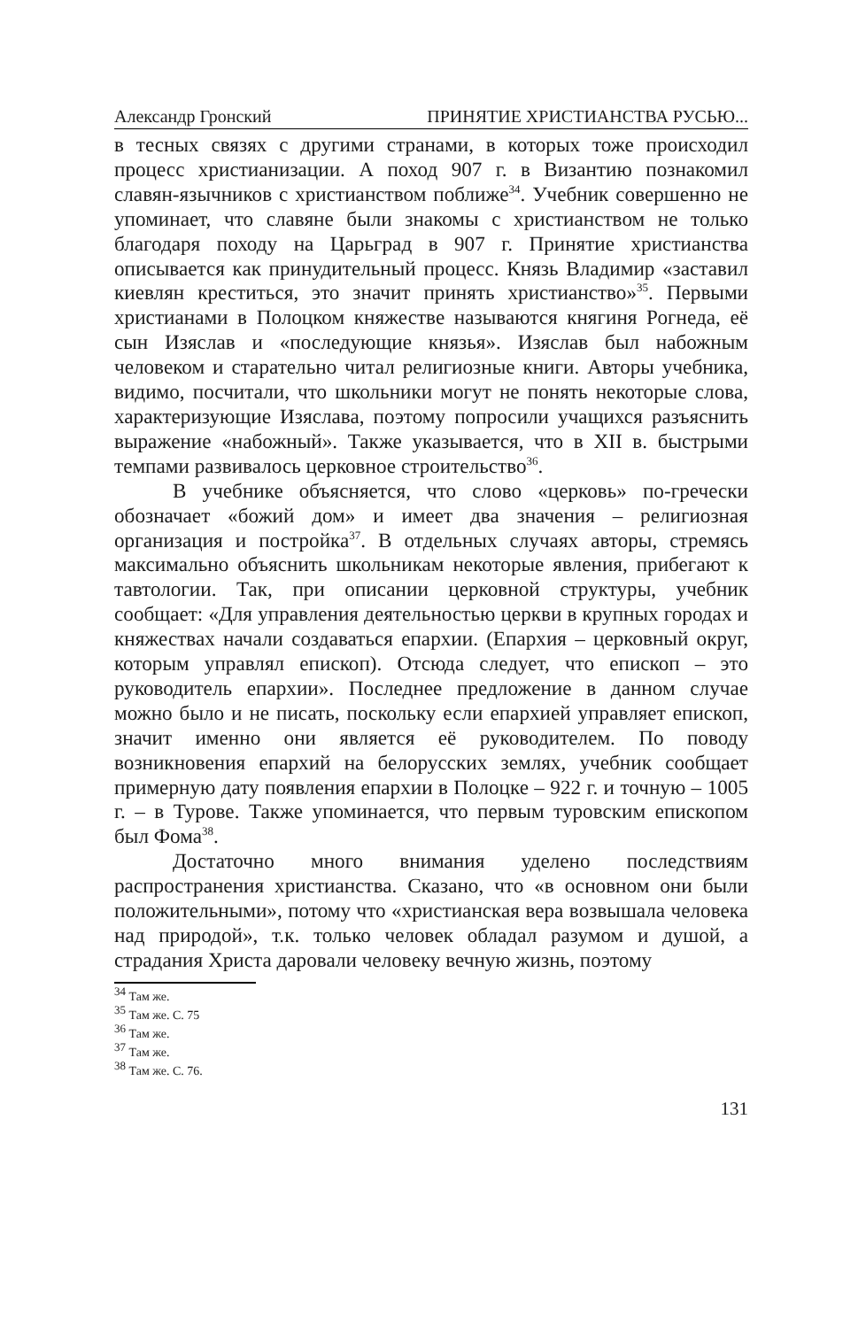Александр Гронский ПРИНЯТИЕ ХРИСТИАНСТВА РУСЬЮ...
в тесных связях с другими странами, в которых тоже происходил процесс христианизации. А поход 907 г. в Византию познакомил славян-язычников с христианством поближе<sup>34</sup>. Учебник совершенно не упоминает, что славяне были знакомы с христианством не только благодаря походу на Царьград в 907 г. Принятие христианства описывается как принудительный процесс. Князь Владимир «заставил киевлян креститься, это значит принять христианство»<sup>35</sup>. Первыми христианами в Полоцком княжестве называются княгиня Рогнеда, её сын Изяслав и «последующие князья». Изяслав был набожным человеком и старательно читал религиозные книги. Авторы учебника, видимо, посчитали, что школьники могут не понять некоторые слова, характеризующие Изяслава, поэтому попросили учащихся разъяснить выражение «набожный». Также указывается, что в XII в. быстрыми темпами развивалось церковное строительство<sup>36</sup>.
В учебнике объясняется, что слово «церковь» по-гречески обозначает «божий дом» и имеет два значения – религиозная организация и постройка<sup>37</sup>. В отдельных случаях авторы, стремясь максимально объяснить школьникам некоторые явления, прибегают к тавтологии. Так, при описании церковной структуры, учебник сообщает: «Для управления деятельностью церкви в крупных городах и княжествах начали создаваться епархии. (Епархия – церковный округ, которым управлял епископ). Отсюда следует, что епископ – это руководитель епархии». Последнее предложение в данном случае можно было и не писать, поскольку если епархией управляет епископ, значит именно они является её руководителем. По поводу возникновения епархий на белорусских землях, учебник сообщает примерную дату появления епархии в Полоцке – 922 г. и точную – 1005 г. – в Турове. Также упоминается, что первым туровским епископом был Фома<sup>38</sup>.
Достаточно много внимания уделено последствиям распространения христианства. Сказано, что «в основном они были положительными», потому что «христианская вера возвышала человека над природой», т.к. только человек обладал разумом и душой, а страдания Христа даровали человеку вечную жизнь, поэтому
<sup>34</sup> Там же.
<sup>35</sup> Там же. С. 75
<sup>36</sup> Там же.
<sup>37</sup> Там же.
<sup>38</sup> Там же. С. 76.
131